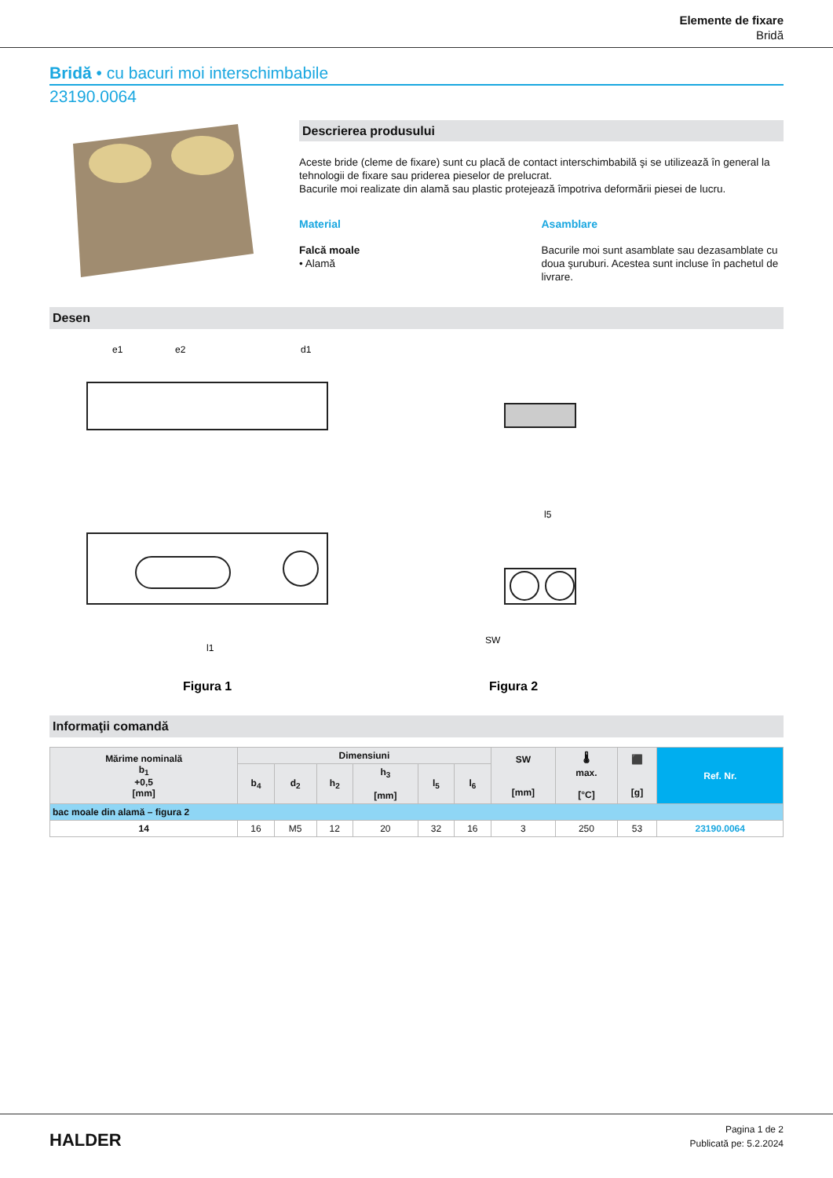Elemente de fixare
Bridă
Bridă • cu bacuri moi interschimbabile
23190.0064
Descrierea produsului
Aceste bride (cleme de fixare) sunt cu placă de contact interschimbabilă şi se utilizează în general la tehnologii de fixare sau priderea pieselor de prelucrat.
Bacurile moi realizate din alamă sau plastic protejează împotriva deformării piesei de lucru.
Material
Falcă moale
• Alamă
Asamblare
Bacurile moi sunt asamblate sau dezasamblate cu doua şuruburi. Acestea sunt incluse în pachetul de livrare.
Desen
Figura 1
e1
e2
d1
l1
Figura 2
l5
SW
Informaţii comandă
| Mărime nominală b<sub>1</sub> +0,5 [mm] | Dimensiuni | | | | | | SW [mm] | 🌡 max. [°C] | ⬛ [g] | Ref. Nr. |
| --- | --- | --- | --- | --- | --- | --- | --- | --- | --- | --- |
| | b<sub>4</sub> | d<sub>2</sub> | h<sub>2</sub> | h<sub>3</sub> [mm] | l<sub>5</sub> | l<sub>6</sub> | | | | |
| bac moale din alamă – figura 2 | | | | | | | | | | |
| 14 | 16 | M5 | 12 | 20 | 32 | 16 | 3 | 250 | 53 | 23190.0064 |
HALDER
Pagina 1 de 2
Publicată pe: 5.2.2024